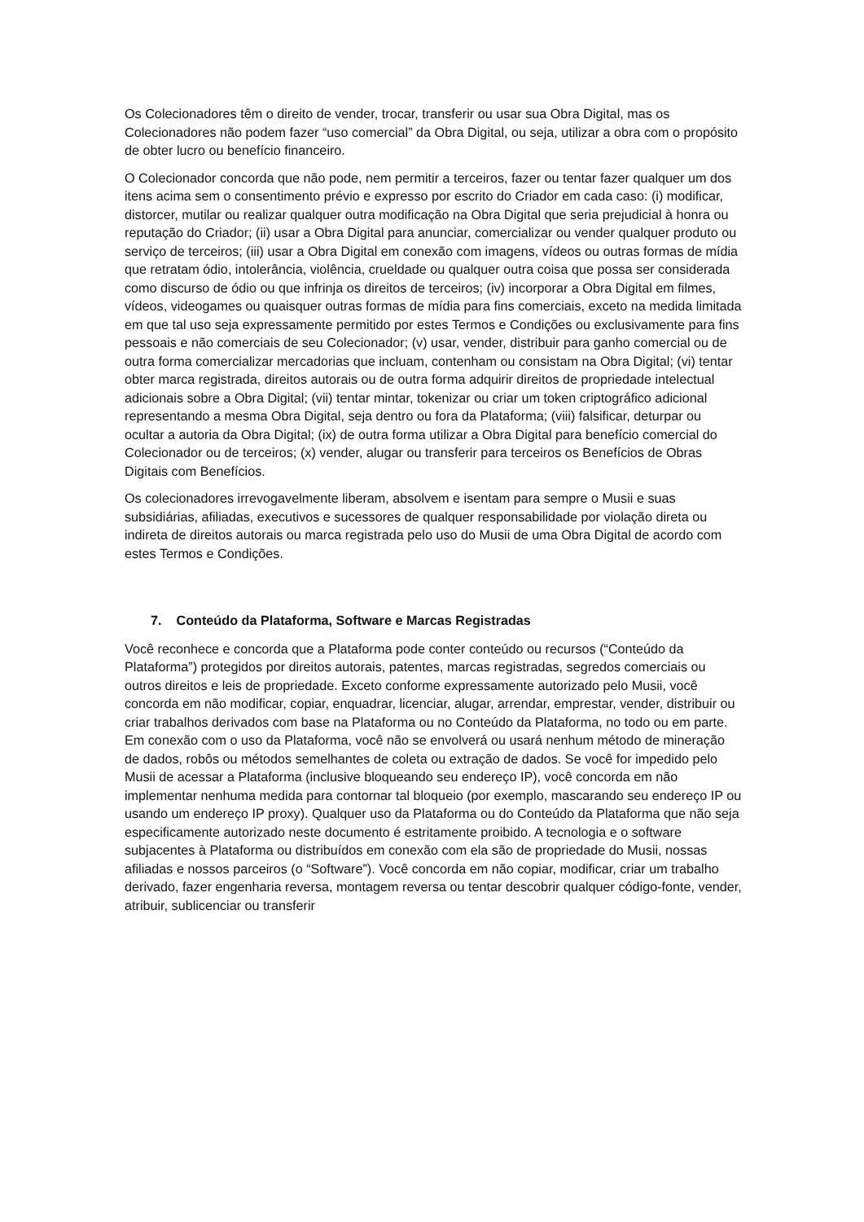Os Colecionadores têm o direito de vender, trocar, transferir ou usar sua Obra Digital, mas os Colecionadores não podem fazer “uso comercial” da Obra Digital, ou seja, utilizar a obra com o propósito de obter lucro ou benefício financeiro.
O Colecionador concorda que não pode, nem permitir a terceiros, fazer ou tentar fazer qualquer um dos itens acima sem o consentimento prévio e expresso por escrito do Criador em cada caso: (i) modificar, distorcer, mutilar ou realizar qualquer outra modificação na Obra Digital que seria prejudicial à honra ou reputação do Criador; (ii) usar a Obra Digital para anunciar, comercializar ou vender qualquer produto ou serviço de terceiros; (iii) usar a Obra Digital em conexão com imagens, vídeos ou outras formas de mídia que retratam ódio, intolerância, violência, crueldade ou qualquer outra coisa que possa ser considerada como discurso de ódio ou que infrinja os direitos de terceiros; (iv) incorporar a Obra Digital em filmes, vídeos, videogames ou quaisquer outras formas de mídia para fins comerciais, exceto na medida limitada em que tal uso seja expressamente permitido por estes Termos e Condições ou exclusivamente para fins pessoais e não comerciais de seu Colecionador; (v) usar, vender, distribuir para ganho comercial ou de outra forma comercializar mercadorias que incluam, contenham ou consistam na Obra Digital; (vi) tentar obter marca registrada, direitos autorais ou de outra forma adquirir direitos de propriedade intelectual adicionais sobre a Obra Digital; (vii) tentar mintar, tokenizar ou criar um token criptográfico adicional representando a mesma Obra Digital, seja dentro ou fora da Plataforma; (viii) falsificar, deturpar ou ocultar a autoria da Obra Digital; (ix) de outra forma utilizar a Obra Digital para benefício comercial do Colecionador ou de terceiros; (x) vender, alugar ou transferir para terceiros os Benefícios de Obras Digitais com Benefícios.
Os colecionadores irrevogavelmente liberam, absolvem e isentam para sempre o Musii e suas subsidiárias, afiliadas, executivos e sucessores de qualquer responsabilidade por violação direta ou indireta de direitos autorais ou marca registrada pelo uso do Musii de uma Obra Digital de acordo com estes Termos e Condições.
7. Conteúdo da Plataforma, Software e Marcas Registradas
Você reconhece e concorda que a Plataforma pode conter conteúdo ou recursos (“Conteúdo da Plataforma”) protegidos por direitos autorais, patentes, marcas registradas, segredos comerciais ou outros direitos e leis de propriedade. Exceto conforme expressamente autorizado pelo Musii, você concorda em não modificar, copiar, enquadrar, licenciar, alugar, arrendar, emprestar, vender, distribuir ou criar trabalhos derivados com base na Plataforma ou no Conteúdo da Plataforma, no todo ou em parte. Em conexão com o uso da Plataforma, você não se envolverá ou usará nenhum método de mineração de dados, robôs ou métodos semelhantes de coleta ou extração de dados. Se você for impedido pelo Musii de acessar a Plataforma (inclusive bloqueando seu endereço IP), você concorda em não implementar nenhuma medida para contornar tal bloqueio (por exemplo, mascarando seu endereço IP ou usando um endereço IP proxy). Qualquer uso da Plataforma ou do Conteúdo da Plataforma que não seja especificamente autorizado neste documento é estritamente proibido. A tecnologia e o software subjacentes à Plataforma ou distribuídos em conexão com ela são de propriedade do Musii, nossas afiliadas e nossos parceiros (o “Software”). Você concorda em não copiar, modificar, criar um trabalho derivado, fazer engenharia reversa, montagem reversa ou tentar descobrir qualquer código-fonte, vender, atribuir, sublicenciar ou transferir